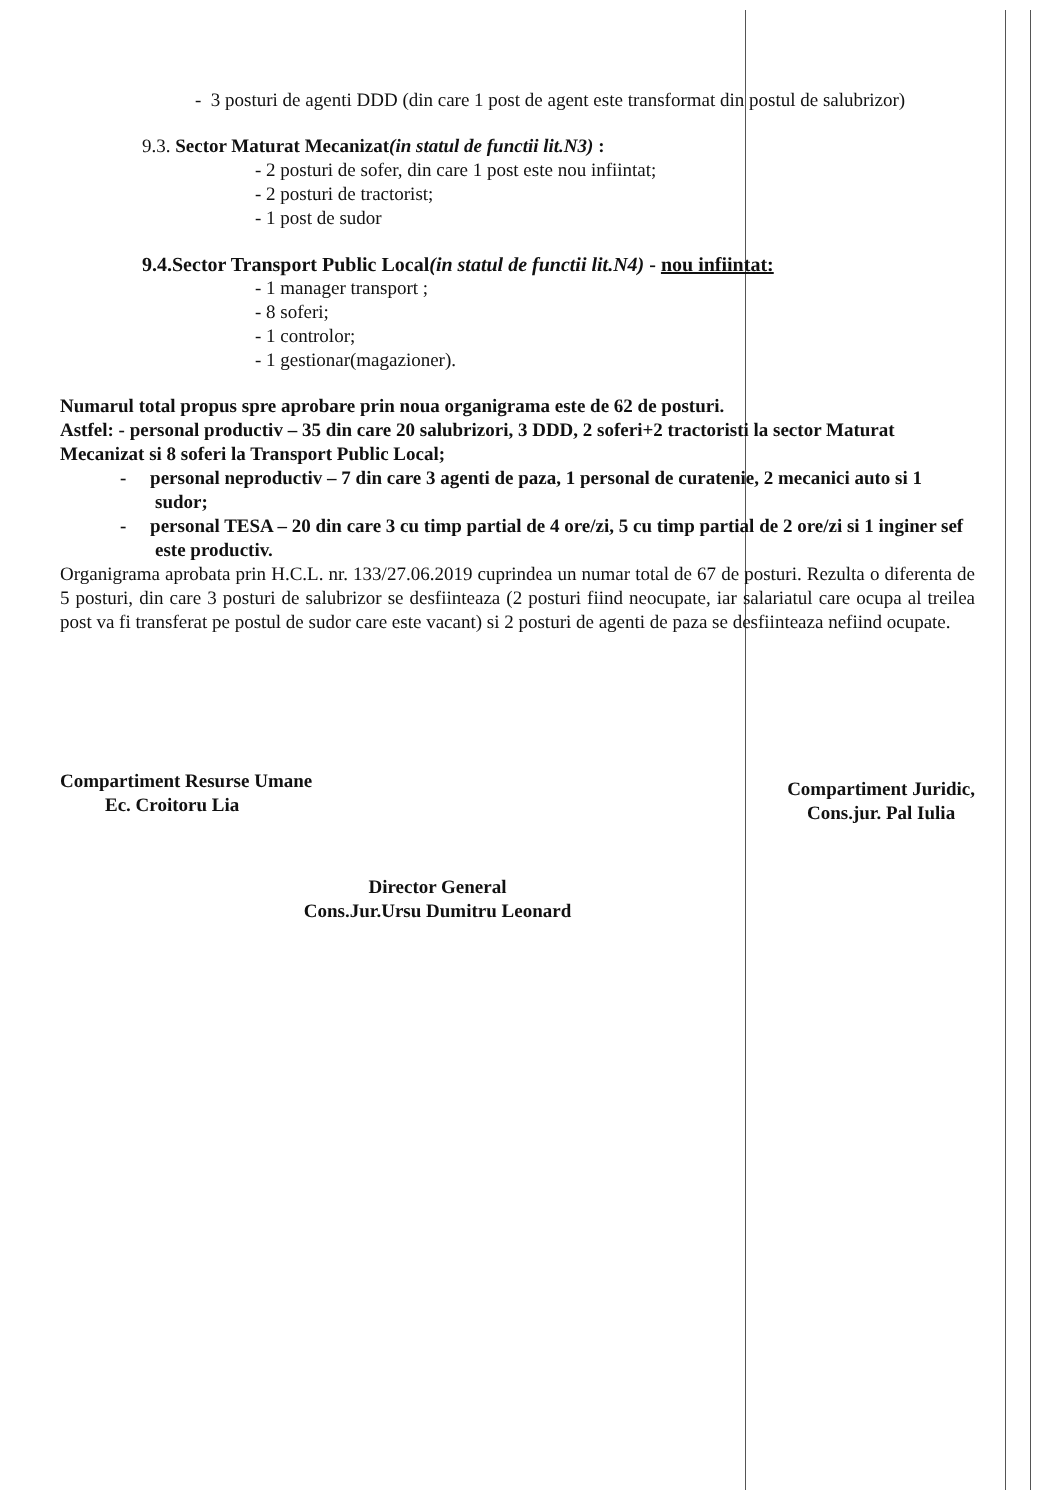- 3 posturi de agenti DDD (din care 1 post de agent este transformat din postul de salubrizor)
9.3. Sector Maturat Mecanizat(in statul de functii lit.N3) :
- 2 posturi de sofer, din care 1 post este nou infiintat;
- 2 posturi de tractorist;
- 1 post de sudor
9.4.Sector Transport Public Local(in statul de functii lit.N4) - nou infiintat:
- 1 manager transport ;
- 8 soferi;
- 1 controlor;
- 1 gestionar(magazioner).
Numarul total propus spre aprobare prin noua organigrama este de 62 de posturi.
Astfel: - personal productiv – 35 din care 20 salubrizori, 3 DDD, 2 soferi+2 tractoristi la sector Maturat Mecanizat si 8 soferi la Transport Public Local;
- personal neproductiv – 7 din care 3 agenti de paza, 1 personal de curatenie, 2 mecanici auto si 1 sudor;
- personal TESA – 20 din care 3 cu timp partial de 4 ore/zi, 5 cu timp partial de 2 ore/zi si 1 inginer sef este productiv.
Organigrama aprobata prin H.C.L. nr. 133/27.06.2019 cuprindea un numar total de 67 de posturi. Rezulta o diferenta de 5 posturi, din care 3 posturi de salubrizor se desfiinteaza (2 posturi fiind neocupate, iar salariatul care ocupa al treilea post va fi transferat pe postul de sudor care este vacant) si 2 posturi de agenti de paza se desfiinteaza nefiind ocupate.
Compartiment Resurse Umane
Ec. Croitoru Lia
Compartiment Juridic,
Cons.jur. Pal Iulia
Director General
Cons.Jur.Ursu Dumitru Leonard